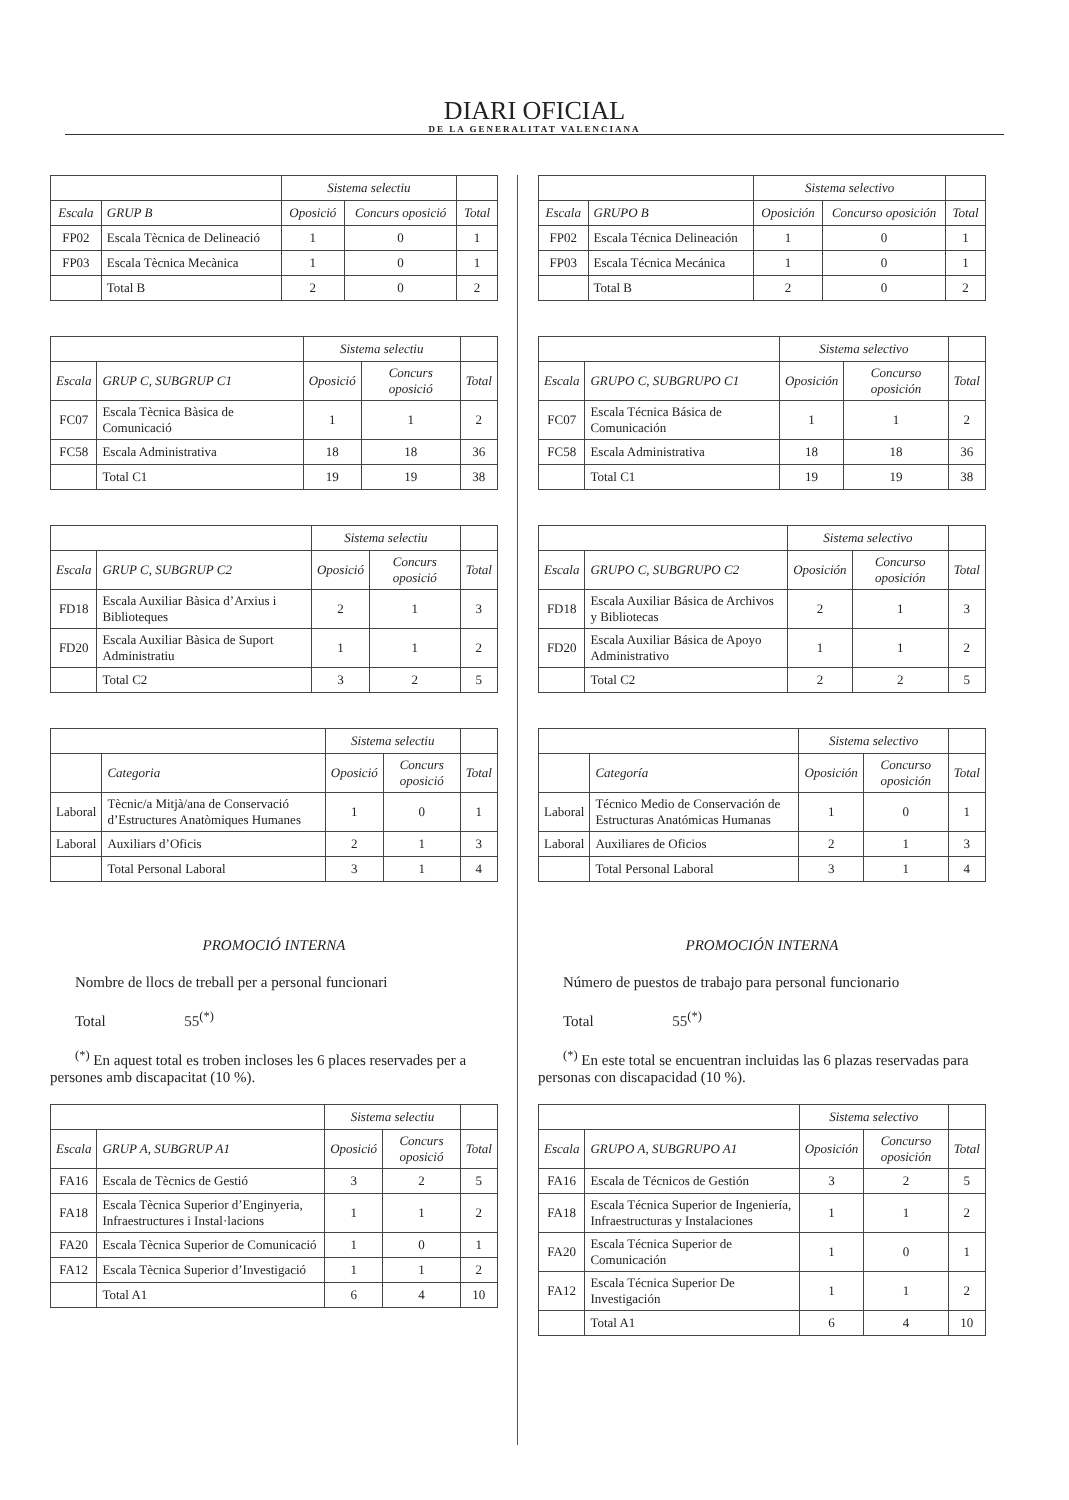DIARI OFICIAL
DE LA GENERALITAT VALENCIANA
| | | Sistema selectiu | | |
| --- | --- | --- | --- | --- |
| Escala | GRUP B | Oposició | Concurs oposició | Total |
| FP02 | Escala Tècnica de Delineació | 1 | 0 | 1 |
| FP03 | Escala Tècnica Mecànica | 1 | 0 | 1 |
| | Total B | 2 | 0 | 2 |
| | | Sistema selectiu | | |
| --- | --- | --- | --- | --- |
| Escala | GRUP C, SUBGRUP C1 | Oposició | Concurs oposició | Total |
| FC07 | Escala Tècnica Bàsica de Comunicació | 1 | 1 | 2 |
| FC58 | Escala Administrativa | 18 | 18 | 36 |
| | Total C1 | 19 | 19 | 38 |
| | | Sistema selectiu | | |
| --- | --- | --- | --- | --- |
| Escala | GRUP C, SUBGRUP C2 | Oposició | Concurs oposició | Total |
| FD18 | Escala Auxiliar Bàsica d’Arxius i Biblioteques | 2 | 1 | 3 |
| FD20 | Escala Auxiliar Bàsica de Suport Administratiu | 1 | 1 | 2 |
| | Total C2 | 3 | 2 | 5 |
| | | Sistema selectiu | | |
| --- | --- | --- | --- | --- |
| | Categoria | Oposició | Concurs oposició | Total |
| Laboral | Tècnic/a Mitjà/ana de Conservació d’Estructures Anatòmiques Humanes | 1 | 0 | 1 |
| Laboral | Auxiliars d’Oficis | 2 | 1 | 3 |
| | Total Personal Laboral | 3 | 1 | 4 |
PROMOCIÓ INTERNA
Nombre de llocs de treball per a personal funcionari
Total 55<sup>(*)</sup>
<sup>(*)</sup> En aquest total es troben incloses les 6 places reservades per a persones amb discapacitat (10 %).
| | | Sistema selectiu | | |
| --- | --- | --- | --- | --- |
| Escala | GRUP A, SUBGRUP A1 | Oposició | Concurs oposició | Total |
| FA16 | Escala de Tècnics de Gestió | 3 | 2 | 5 |
| FA18 | Escala Tècnica Superior d’Enginyeria, Infraestructures i Instal·lacions | 1 | 1 | 2 |
| FA20 | Escala Tècnica Superior de Comunicació | 1 | 0 | 1 |
| FA12 | Escala Tècnica Superior d’Investigació | 1 | 1 | 2 |
| | Total A1 | 6 | 4 | 10 |
| | | Sistema selectivo | | |
| --- | --- | --- | --- | --- |
| Escala | GRUPO B | Oposición | Concurso oposición | Total |
| FP02 | Escala Técnica Delineación | 1 | 0 | 1 |
| FP03 | Escala Técnica Mecánica | 1 | 0 | 1 |
| | Total B | 2 | 0 | 2 |
| | | Sistema selectivo | | |
| --- | --- | --- | --- | --- |
| Escala | GRUPO C, SUBGRUPO C1 | Oposición | Concurso oposición | Total |
| FC07 | Escala Técnica Básica de Comunicación | 1 | 1 | 2 |
| FC58 | Escala Administrativa | 18 | 18 | 36 |
| | Total C1 | 19 | 19 | 38 |
| | | Sistema selectivo | | |
| --- | --- | --- | --- | --- |
| Escala | GRUPO C, SUBGRUPO C2 | Oposición | Concurso oposición | Total |
| FD18 | Escala Auxiliar Básica de Archivos y Bibliotecas | 2 | 1 | 3 |
| FD20 | Escala Auxiliar Básica de Apoyo Administrativo | 1 | 1 | 2 |
| | Total C2 | 2 | 2 | 5 |
| | | Sistema selectivo | | |
| --- | --- | --- | --- | --- |
| | Categoría | Oposición | Concurso oposición | Total |
| Laboral | Técnico Medio de Conservación de Estructuras Anatómicas Humanas | 1 | 0 | 1 |
| Laboral | Auxiliares de Oficios | 2 | 1 | 3 |
| | Total Personal Laboral | 3 | 1 | 4 |
PROMOCIÓN INTERNA
Número de puestos de trabajo para personal funcionario
Total 55<sup>(*)</sup>
<sup>(*)</sup> En este total se encuentran incluidas las 6 plazas reservadas para personas con discapacidad (10 %).
| | | Sistema selectivo | | |
| --- | --- | --- | --- | --- |
| Escala | GRUPO A, SUBGRUPO A1 | Oposición | Concurso oposición | Total |
| FA16 | Escala de Técnicos de Gestión | 3 | 2 | 5 |
| FA18 | Escala Técnica Superior de Ingeniería, Infraestructuras y Instalaciones | 1 | 1 | 2 |
| FA20 | Escala Técnica Superior de Comunicación | 1 | 0 | 1 |
| FA12 | Escala Técnica Superior De Investigación | 1 | 1 | 2 |
| | Total A1 | 6 | 4 | 10 |